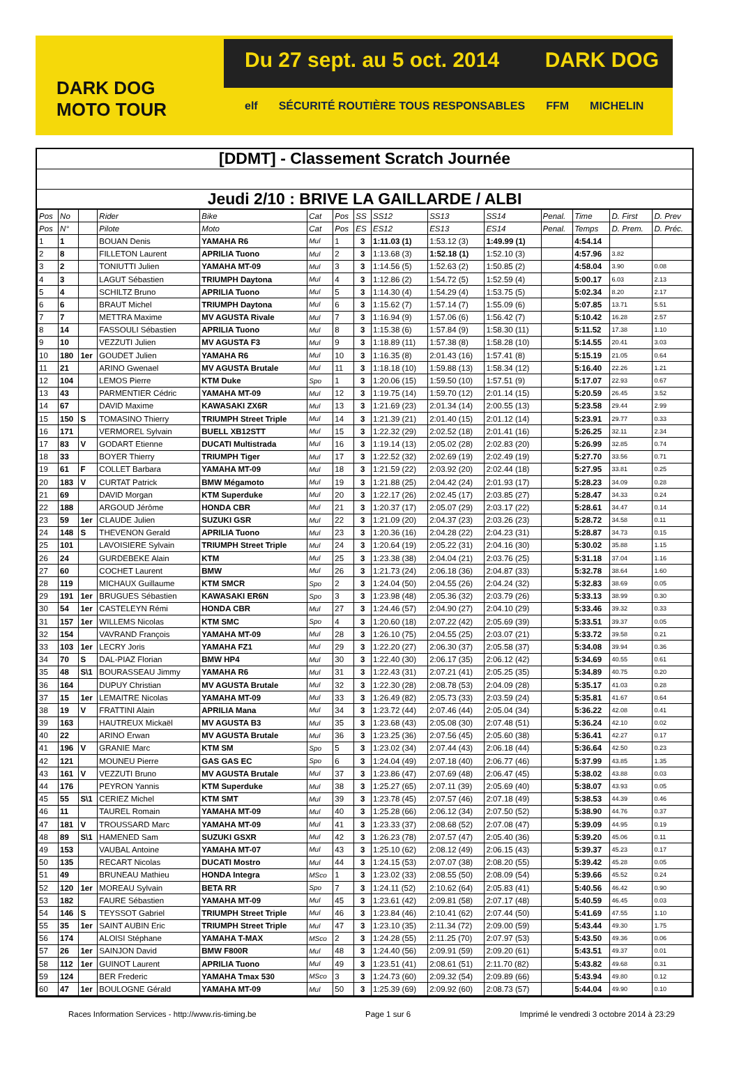Du 27 sept. au 5 oct. 2014 DARK DOG
DARK DOG
MOTO TOUR
elf SÉCURITÉ ROUTIÈRE TOUS RESPONSABLES FFM MICHELIN
[DDMT] - Classement Scratch Journée
Jeudi 2/10 : BRIVE LA GAILLARDE / ALBI
| Pos | No | | Rider | Bike | Cat | Pos | SS | SS12 | SS13 | SS14 | Penal. | Time | D. First | D. Prev |
| --- | --- | --- | --- | --- | --- | --- | --- | --- | --- | --- | --- | --- | --- | --- |
| Pos | N° | | Pilote | Moto | Cat | Pos | ES | ES12 | ES13 | ES14 | Penal. | Temps | D. Prem. | D. Préc. |
| 1 | 1 | | BOUAN Denis | YAMAHA R6 | Mul | 1 | 3 | 1:11.03 (1) | 1:53.12 (3) | 1:49.99 (1) | | 4:54.14 | | |
| 2 | 8 | | FILLETON Laurent | APRILIA Tuono | Mul | 2 | 3 | 1:13.68 (3) | 1:52.18 (1) | 1:52.10 (3) | | 4:57.96 | 3.82 | |
| 3 | 2 | | TONIUTTI Julien | YAMAHA MT-09 | Mul | 3 | 3 | 1:14.56 (5) | 1:52.63 (2) | 1:50.85 (2) | | 4:58.04 | 3.90 | 0.08 |
| 4 | 3 | | LAGUT Sébastien | TRIUMPH Daytona | Mul | 4 | 3 | 1:12.86 (2) | 1:54.72 (5) | 1:52.59 (4) | | 5:00.17 | 6.03 | 2.13 |
| 5 | 4 | | SCHILTZ Bruno | APRILIA Tuono | Mul | 5 | 3 | 1:14.30 (4) | 1:54.29 (4) | 1:53.75 (5) | | 5:02.34 | 8.20 | 2.17 |
| 6 | 6 | | BRAUT Michel | TRIUMPH Daytona | Mul | 6 | 3 | 1:15.62 (7) | 1:57.14 (7) | 1:55.09 (6) | | 5:07.85 | 13.71 | 5.51 |
| 7 | 7 | | METTRA Maxime | MV AGUSTA Rivale | Mul | 7 | 3 | 1:16.94 (9) | 1:57.06 (6) | 1:56.42 (7) | | 5:10.42 | 16.28 | 2.57 |
| 8 | 14 | | FASSOULI Sébastien | APRILIA Tuono | Mul | 8 | 3 | 1:15.38 (6) | 1:57.84 (9) | 1:58.30 (11) | | 5:11.52 | 17.38 | 1.10 |
| 9 | 10 | | VEZZUTI Julien | MV AGUSTA F3 | Mul | 9 | 3 | 1:18.89 (11) | 1:57.38 (8) | 1:58.28 (10) | | 5:14.55 | 20.41 | 3.03 |
| 10 | 180 | 1er | GOUDET Julien | YAMAHA R6 | Mul | 10 | 3 | 1:16.35 (8) | 2:01.43 (16) | 1:57.41 (8) | | 5:15.19 | 21.05 | 0.64 |
| 11 | 21 | | ARINO Gwenael | MV AGUSTA Brutale | Mul | 11 | 3 | 1:18.18 (10) | 1:59.88 (13) | 1:58.34 (12) | | 5:16.40 | 22.26 | 1.21 |
| 12 | 104 | | LEMOS Pierre | KTM Duke | Spo | 1 | 3 | 1:20.06 (15) | 1:59.50 (10) | 1:57.51 (9) | | 5:17.07 | 22.93 | 0.67 |
| 13 | 43 | | PARMENTIER Cédric | YAMAHA MT-09 | Mul | 12 | 3 | 1:19.75 (14) | 1:59.70 (12) | 2:01.14 (15) | | 5:20.59 | 26.45 | 3.52 |
| 14 | 67 | | DAVID Maxime | KAWASAKI ZX6R | Mul | 13 | 3 | 1:21.69 (23) | 2:01.34 (14) | 2:00.55 (13) | | 5:23.58 | 29.44 | 2.99 |
| 15 | 150 | S | TOMASINO Thierry | TRIUMPH Street Triple | Mul | 14 | 3 | 1:21.39 (21) | 2:01.40 (15) | 2:01.12 (14) | | 5:23.91 | 29.77 | 0.33 |
| 16 | 171 | | VERMOREL Sylvain | BUELL XB12STT | Mul | 15 | 3 | 1:22.32 (29) | 2:02.52 (18) | 2:01.41 (16) | | 5:26.25 | 32.11 | 2.34 |
| 17 | 83 | V | GODART Etienne | DUCATI Multistrada | Mul | 16 | 3 | 1:19.14 (13) | 2:05.02 (28) | 2:02.83 (20) | | 5:26.99 | 32.85 | 0.74 |
| 18 | 33 | | BOYER Thierry | TRIUMPH Tiger | Mul | 17 | 3 | 1:22.52 (32) | 2:02.69 (19) | 2:02.49 (19) | | 5:27.70 | 33.56 | 0.71 |
| 19 | 61 | F | COLLET Barbara | YAMAHA MT-09 | Mul | 18 | 3 | 1:21.59 (22) | 2:03.92 (20) | 2:02.44 (18) | | 5:27.95 | 33.81 | 0.25 |
| 20 | 183 | V | CURTAT Patrick | BMW Mégamoto | Mul | 19 | 3 | 1:21.88 (25) | 2:04.42 (24) | 2:01.93 (17) | | 5:28.23 | 34.09 | 0.28 |
| 21 | 69 | | DAVID Morgan | KTM Superduke | Mul | 20 | 3 | 1:22.17 (26) | 2:02.45 (17) | 2:03.85 (27) | | 5:28.47 | 34.33 | 0.24 |
| 22 | 188 | | ARGOUD Jérôme | HONDA CBR | Mul | 21 | 3 | 1:20.37 (17) | 2:05.07 (29) | 2:03.17 (22) | | 5:28.61 | 34.47 | 0.14 |
| 23 | 59 | 1er | CLAUDE Julien | SUZUKI GSR | Mul | 22 | 3 | 1:21.09 (20) | 2:04.37 (23) | 2:03.26 (23) | | 5:28.72 | 34.58 | 0.11 |
| 24 | 148 | S | THEVENON Gerald | APRILIA Tuono | Mul | 23 | 3 | 1:20.36 (16) | 2:04.28 (22) | 2:04.23 (31) | | 5:28.87 | 34.73 | 0.15 |
| 25 | 101 | | LAVOISIERE Sylvain | TRIUMPH Street Triple | Mul | 24 | 3 | 1:20.64 (19) | 2:05.22 (31) | 2:04.16 (30) | | 5:30.02 | 35.88 | 1.15 |
| 26 | 24 | | GURDEBEKE Alain | KTM | Mul | 25 | 3 | 1:23.38 (38) | 2:04.04 (21) | 2:03.76 (25) | | 5:31.18 | 37.04 | 1.16 |
| 27 | 60 | | COCHET Laurent | BMW | Mul | 26 | 3 | 1:21.73 (24) | 2:06.18 (36) | 2:04.87 (33) | | 5:32.78 | 38.64 | 1.60 |
| 28 | 119 | | MICHAUX Guillaume | KTM SMCR | Spo | 2 | 3 | 1:24.04 (50) | 2:04.55 (26) | 2:04.24 (32) | | 5:32.83 | 38.69 | 0.05 |
| 29 | 191 | 1er | BRUGUES Sébastien | KAWASAKI ER6N | Spo | 3 | 3 | 1:23.98 (48) | 2:05.36 (32) | 2:03.79 (26) | | 5:33.13 | 38.99 | 0.30 |
| 30 | 54 | 1er | CASTELEYN Rémi | HONDA CBR | Mul | 27 | 3 | 1:24.46 (57) | 2:04.90 (27) | 2:04.10 (29) | | 5:33.46 | 39.32 | 0.33 |
| 31 | 157 | 1er | WILLEMS Nicolas | KTM SMC | Spo | 4 | 3 | 1:20.60 (18) | 2:07.22 (42) | 2:05.69 (39) | | 5:33.51 | 39.37 | 0.05 |
| 32 | 154 | | VAVRAND François | YAMAHA MT-09 | Mul | 28 | 3 | 1:26.10 (75) | 2:04.55 (25) | 2:03.07 (21) | | 5:33.72 | 39.58 | 0.21 |
| 33 | 103 | 1er | LECRY Joris | YAMAHA FZ1 | Mul | 29 | 3 | 1:22.20 (27) | 2:06.30 (37) | 2:05.58 (37) | | 5:34.08 | 39.94 | 0.36 |
| 34 | 70 | S | DAL-PIAZ Florian | BMW HP4 | Mul | 30 | 3 | 1:22.40 (30) | 2:06.17 (35) | 2:06.12 (42) | | 5:34.69 | 40.55 | 0.61 |
| 35 | 48 | S\1 | BOURASSEAU Jimmy | YAMAHA R6 | Mul | 31 | 3 | 1:22.43 (31) | 2:07.21 (41) | 2:05.25 (35) | | 5:34.89 | 40.75 | 0.20 |
| 36 | 164 | | DUPUY Christian | MV AGUSTA Brutale | Mul | 32 | 3 | 1:22.30 (28) | 2:08.78 (53) | 2:04.09 (28) | | 5:35.17 | 41.03 | 0.28 |
| 37 | 15 | 1er | LEMAITRE Nicolas | YAMAHA MT-09 | Mul | 33 | 3 | 1:26.49 (82) | 2:05.73 (33) | 2:03.59 (24) | | 5:35.81 | 41.67 | 0.64 |
| 38 | 19 | V | FRATTINI Alain | APRILIA Mana | Mul | 34 | 3 | 1:23.72 (44) | 2:07.46 (44) | 2:05.04 (34) | | 5:36.22 | 42.08 | 0.41 |
| 39 | 163 | | HAUTREUX Mickaël | MV AGUSTA B3 | Mul | 35 | 3 | 1:23.68 (43) | 2:05.08 (30) | 2:07.48 (51) | | 5:36.24 | 42.10 | 0.02 |
| 40 | 22 | | ARINO Erwan | MV AGUSTA Brutale | Mul | 36 | 3 | 1:23.25 (36) | 2:07.56 (45) | 2:05.60 (38) | | 5:36.41 | 42.27 | 0.17 |
| 41 | 196 | V | GRANIE Marc | KTM SM | Spo | 5 | 3 | 1:23.02 (34) | 2:07.44 (43) | 2:06.18 (44) | | 5:36.64 | 42.50 | 0.23 |
| 42 | 121 | | MOUNEU Pierre | GAS GAS EC | Spo | 6 | 3 | 1:24.04 (49) | 2:07.18 (40) | 2:06.77 (46) | | 5:37.99 | 43.85 | 1.35 |
| 43 | 161 | V | VEZZUTI Bruno | MV AGUSTA Brutale | Mul | 37 | 3 | 1:23.86 (47) | 2:07.69 (48) | 2:06.47 (45) | | 5:38.02 | 43.88 | 0.03 |
| 44 | 176 | | PEYRON Yannis | KTM Superduke | Mul | 38 | 3 | 1:25.27 (65) | 2:07.11 (39) | 2:05.69 (40) | | 5:38.07 | 43.93 | 0.05 |
| 45 | 55 | S\1 | CERIEZ Michel | KTM SMT | Mul | 39 | 3 | 1:23.78 (45) | 2:07.57 (46) | 2:07.18 (49) | | 5:38.53 | 44.39 | 0.46 |
| 46 | 11 | | TAUREL Romain | YAMAHA MT-09 | Mul | 40 | 3 | 1:25.28 (66) | 2:06.12 (34) | 2:07.50 (52) | | 5:38.90 | 44.76 | 0.37 |
| 47 | 181 | V | TROUSSARD Marc | YAMAHA MT-09 | Mul | 41 | 3 | 1:23.33 (37) | 2:08.68 (52) | 2:07.08 (47) | | 5:39.09 | 44.95 | 0.19 |
| 48 | 89 | S\1 | HAMENED Sam | SUZUKI GSXR | Mul | 42 | 3 | 1:26.23 (78) | 2:07.57 (47) | 2:05.40 (36) | | 5:39.20 | 45.06 | 0.11 |
| 49 | 153 | | VAUBAL Antoine | YAMAHA MT-07 | Mul | 43 | 3 | 1:25.10 (62) | 2:08.12 (49) | 2:06.15 (43) | | 5:39.37 | 45.23 | 0.17 |
| 50 | 135 | | RECART Nicolas | DUCATI Mostro | Mul | 44 | 3 | 1:24.15 (53) | 2:07.07 (38) | 2:08.20 (55) | | 5:39.42 | 45.28 | 0.05 |
| 51 | 49 | | BRUNEAU Mathieu | HONDA Integra | MSco | 1 | 3 | 1:23.02 (33) | 2:08.55 (50) | 2:08.09 (54) | | 5:39.66 | 45.52 | 0.24 |
| 52 | 120 | 1er | MOREAU Sylvain | BETA RR | Spo | 7 | 3 | 1:24.11 (52) | 2:10.62 (64) | 2:05.83 (41) | | 5:40.56 | 46.42 | 0.90 |
| 53 | 182 | | FAURE Sébastien | YAMAHA MT-09 | Mul | 45 | 3 | 1:23.61 (42) | 2:09.81 (58) | 2:07.17 (48) | | 5:40.59 | 46.45 | 0.03 |
| 54 | 146 | S | TEYSSOT Gabriel | TRIUMPH Street Triple | Mul | 46 | 3 | 1:23.84 (46) | 2:10.41 (62) | 2:07.44 (50) | | 5:41.69 | 47.55 | 1.10 |
| 55 | 35 | 1er | SAINT AUBIN Eric | TRIUMPH Street Triple | Mul | 47 | 3 | 1:23.10 (35) | 2:11.34 (72) | 2:09.00 (59) | | 5:43.44 | 49.30 | 1.75 |
| 56 | 174 | | ALOISI Stéphane | YAMAHA T-MAX | MSco | 2 | 3 | 1:24.28 (55) | 2:11.25 (70) | 2:07.97 (53) | | 5:43.50 | 49.36 | 0.06 |
| 57 | 26 | 1er | SAINJON David | BMW F800R | Mul | 48 | 3 | 1:24.40 (56) | 2:09.91 (59) | 2:09.20 (61) | | 5:43.51 | 49.37 | 0.01 |
| 58 | 112 | 1er | GUINOT Laurent | APRILIA Tuono | Mul | 49 | 3 | 1:23.51 (41) | 2:08.61 (51) | 2:11.70 (82) | | 5:43.82 | 49.68 | 0.31 |
| 59 | 124 | | BER Frederic | YAMAHA Tmax 530 | MSco | 3 | 3 | 1:24.73 (60) | 2:09.32 (54) | 2:09.89 (66) | | 5:43.94 | 49.80 | 0.12 |
| 60 | 47 | 1er | BOULOGNE Gérald | YAMAHA MT-09 | Mul | 50 | 3 | 1:25.39 (69) | 2:09.92 (60) | 2:08.73 (57) | | 5:44.04 | 49.90 | 0.10 |
Races Information Services - http://www.ris-timing.be Page 1 sur 6 Imprimé le vendredi 3 octobre 2014 à 23:29